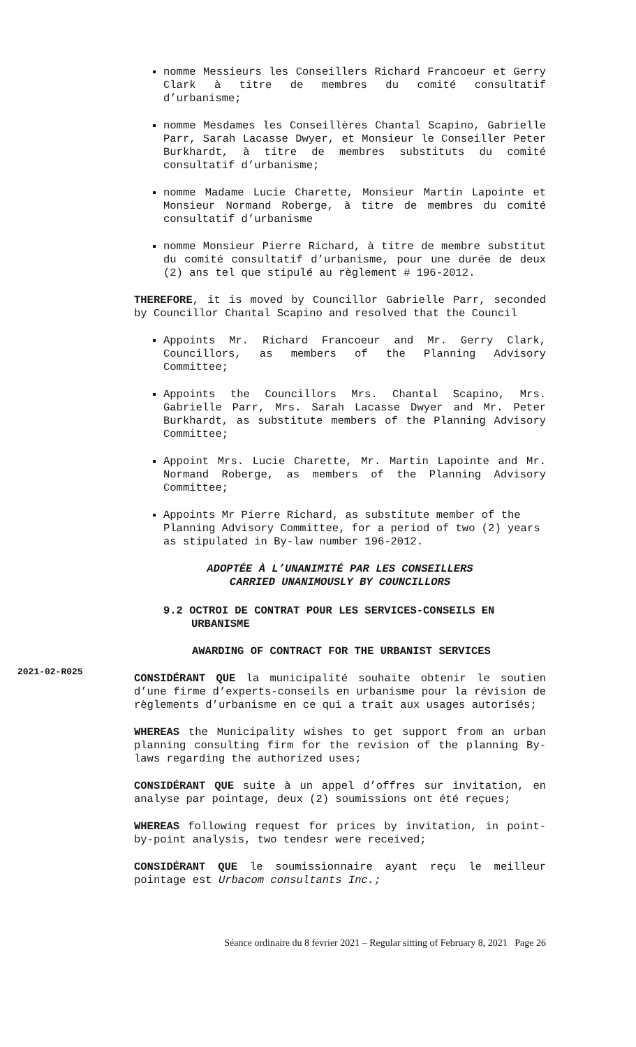nomme Messieurs les Conseillers Richard Francoeur et Gerry Clark à titre de membres du comité consultatif d’urbanisme;
nomme Mesdames les Conseillères Chantal Scapino, Gabrielle Parr, Sarah Lacasse Dwyer, et Monsieur le Conseiller Peter Burkhardt, à titre de membres substituts du comité consultatif d’urbanisme;
nomme Madame Lucie Charette, Monsieur Martin Lapointe et Monsieur Normand Roberge, à titre de membres du comité consultatif d’urbanisme
nomme Monsieur Pierre Richard, à titre de membre substitut du comité consultatif d’urbanisme, pour une durée de deux (2) ans tel que stipulé au règlement # 196-2012.
THEREFORE, it is moved by Councillor Gabrielle Parr, seconded by Councillor Chantal Scapino and resolved that the Council
Appoints Mr. Richard Francoeur and Mr. Gerry Clark, Councillors, as members of the Planning Advisory Committee;
Appoints the Councillors Mrs. Chantal Scapino, Mrs. Gabrielle Parr, Mrs. Sarah Lacasse Dwyer and Mr. Peter Burkhardt, as substitute members of the Planning Advisory Committee;
Appoint Mrs. Lucie Charette, Mr. Martin Lapointe and Mr. Normand Roberge, as members of the Planning Advisory Committee;
Appoints Mr Pierre Richard, as substitute member of the Planning Advisory Committee, for a period of two (2) years as stipulated in By-law number 196-2012.
ADOPTÉE À L’UNANIMITÉ PAR LES CONSEILLERS
CARRIED UNANIMOUSLY BY COUNCILLORS
9.2 OCTROI DE CONTRAT POUR LES SERVICES-CONSEILS EN URBANISME
AWARDING OF CONTRACT FOR THE URBANIST SERVICES
2021-02-R025
CONSIDÉRANT QUE la municipalité souhaite obtenir le soutien d’une firme d’experts-conseils en urbanisme pour la révision de règlements d’urbanisme en ce qui a trait aux usages autorisés;
WHEREAS the Municipality wishes to get support from an urban planning consulting firm for the revision of the planning By-laws regarding the authorized uses;
CONSIDÉRANT QUE suite à un appel d’offres sur invitation, en analyse par pointage, deux (2) soumissions ont été reçues;
WHEREAS following request for prices by invitation, in point-by-point analysis, two tendesr were received;
CONSIDÉRANT QUE le soumissionnaire ayant reçu le meilleur pointage est Urbacom consultants Inc.;
Séance ordinaire du 8 février 2021 – Regular sitting of February 8, 2021 Page 26